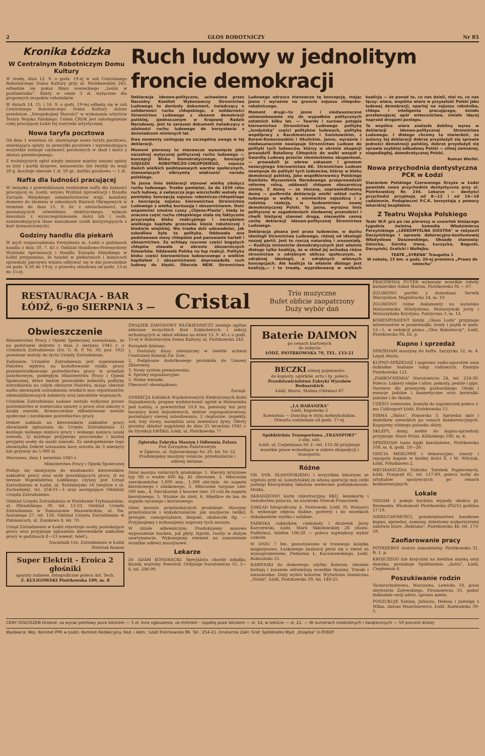2 GŁOS ROBOTNICZY Nr 85
Kronika Łódzka
W Centralnym Robotniczym Domu Kultury
W środę, dnia 12. 9. o godz. 19-ej w sali Centralnego Robotniczego Domu Kultury przy ul. Piotrkowskiej 243, odbędzie się pokaz filmu sowieckiego „Lenin w październiku". Bilety w cenie 3 zł. wyłącznie dla grupowych zespołów robotników.
W dniach 14, 15. i 16. 9. o godz. 19-tej odbędą się w sali Centralnego Robotniczego Domu Kultury dalsze przedstaw. „Niespokojnej Starości" w wykonaniu artystów Teatru Wojska Polskiego. Celem CRDK jest udostępnienie całej pracującej Łodzi tej rozrywki artystycznej.
Nowa taryfa pocztowa
Od dnia 1 września rb. obowiązuje nowa taryfa pocztowa, zmieniająca opłaty za przesyłki pocztowe i wprowadzająca wszystkie rodzaje czynności pocztowych w skali i ilości z okresu przedwojenego.
Z ważniejszych opłat niegły zmianie między innymi opłaty za listy i kartki krajowe, mianowicie: list zwykły do wagi 20 g. kosztuje obecnie 1 zł. 50 gr., kartka pocztowa — 1 zł.
Nafta dla ludności pracującej
W związku z przewidzianym rozdziałem nafty dla ludności pracującej m. Łodzi, wzywa Wydział Aprowizacji i Handlu Zarządu Miejskiego administratorów wzgl. komitety domowe do złożenia w odnośnych Biurach Okręgowych w terminie do dnia 15. 9. br. z nieruchomości, nie posiadających oświetlenia elektrycznego, wykazu mieszkań z wyszczególnieniem ilości izb i osób, zamieszkujących dane mieszkanie (osób korzystających z kart żywnościowych).
Godziny handlu dla piekarń
W myśl rozporządzenia Prezydenta m. Łodzi o godzinach handlu z dnia 10. 7. 45 r. Oddział Handlowo-Przemysłowy Wydziału Aprowizacji i Handlu Zarządu Miejskiego w Łodzi przypomina, że handel w piekarniach i miejscach sprzedaży pieczywa winien odbywać się w dni powszednie od godz. 6.30 do 19-ej, z przerwą obiadową od godz. 13-ej do 15-ej.
Ruch ludowy w jednolitym froncie demokracji
Deklaracja ideowo-polityczna, uchwalona przez Naczelny Komitet Wykonawczy Stronnictwa Ludowego to doniosły dokument, świadczący o solidarności ruchu chłopskiego, o solidarności Stronnictwa Ludowego z obozem demokracji polskiej, zjednoczonym w Krajowej Radzie Narodowej. Jest to zarazem dokument świadczący o zdolności ruchu ludowego do korzystania z doświadczeń minionych lat.
Dwa momenty zasługują na szczególną uwagę w tej deklaracji.
Moment pierwszy to stanowcze wysunięcie jako naczelnej wytycznej politycznej ruchu ludowego — koncepcji Bloku Demokratycznego, koncepcji SOJUSZU ROBOTNICZO-CHŁOPSKIEGO, sojuszu dwóch wielkich podstawowych warstw społecznych, stanowiących olbrzymią większość narodu polskiego.
Ta jasna linia deklaracji stanowi wielką zdobycz ruchu ludowego. Trzeba pamiętać, że do 1939 roku ruch ludowy, a zwłaszcza jego wierzchołki wahały się pomiędzy koncepcją sojuszu robotniczo-chłopskiego a koncepcją sojuszu kierownictwa Stronnictwa Ludowego z wielką burżuazją i obszarnictwem. Dość wspomnieć smutne czasy „Chjeno-Piasta", kiedy to znaczna część ruchu chłopskiego stała się faktycznie przyczepką bloku reakcyjnego i narzędziem wielkiego kapitału przeciwko klasie robotniczej i biedocie wiejskiej. Nie trzeba dziś udowadniać, jak szkodliwa była ta polityka. Oddawała ona podstawowe masy chłopskie pod panowanie karteli i obszarnictwa. Za ochłapy rzucone części bogatych chłopów stawała w obronie obszarniczych folwarków. Oddawała Polskę na łup reakcji. Polityka bloku części kierownictwa ludowcowego z wielkim kapitałem i obszarnictwem doprowadziła ruch ludowy do klęski. Obecnie NEW. Stronnictwa Ludowego odrzuca stanowczo tę koncepcję, stając jasno i wyraźnie na gruncie sojuszu chłopsko-robotniczego.
Moment drugi—to jasne i niedwuznaczne ustosunkowanie się do wypadków politycznych ostatnich kilku lat. — Twardo i surowo potępia kierownictwo Stronnictwa Ludowego politykę „londyńską" części polityków ludowych, politykę współpracy z Raczkiewiczem i Sosnkowskim, z Borem-Komorowskim i Okulickim. Jasno, wyraźnie i niedwuznacznie nawiązuje Stronnictwo Ludowe do polityki tych ludowców, którzy w okresie okupacji prowadzili Bataliony Chłopskie do walki wespół z Gwardią Ludową przeciw niemieckiemu okupantowi, — prowadzili je wbrew zakazom i gromom sanacyjnego kierownictwa AK. Stronnictwo Ludowe nawiązuje do polityki tych ludowców, którzy w bloku demokracji polskiej, jako współkierownicy Polskiego Komitetu Wyzwolenia Narodowego przeprowadzali reformę rolną, oddawali chłopom obszarniczą ziemię. Z dumą — ze słuszną, usprawiedliwioną dumą — podkreśla deklaracja wielki wkład ruchu ludowego w walkę z niemieckim najeźdźcą i z rodzimą reakcją, w budownictwo nowej demokratycznej Polski. Ta jasna, wyraźna linia polityczna w zagadnieniach niedawnej przeszłości i chwili bieżącej stanowi drugą, niezwykle cenną cechę deklaracji ideowo-politycznej Stronnictwa Ludowego.
Deklaracja pisana jest przez ludowców, w duchu ideologii Stronnictwa Ludowego, różnej od ideologii naszej partii. Jest to rzeczą naturalną i zrozumiałą. — Koalicja stronnictw demokratycznych jest właśnie dlatego tylko koalicją, że w skład jej wchodzą różne stronnictwa o odrębnym obliczu społecznym, o odrębnej ideologii, o odrębnych własnych koncepcjach. Ale koalicja ta właśnie dlatego jest koalicją,— i to trwałą, wypróbowaną w walkach koalicją — że ponad to, co nas dzieli, stoi to, co nas łączy: wiara, wspólna wiara w przyszłość Polski jako ludowej demokracji, opartej na sojuszu robotnika, chłopa i inteligenta pracującego, śmiało przełamującej opór wstecznictwa, śmiało idącej naprzód drogami postępu.
Ta wspólna wiara znalazła dobitny wyraz w deklaracji ideowo-politycznej Stronnictwa Ludowego. I dlatego chcemy tu stwierdzić, że autorzy tej deklaracji dobrze przysłużyli się sprawie jedności demokracji polskiej, dobrze przysłużyli się sprawie szybkiej odbudowy Polski — silnej zamożnej, niepodległej, demokratycznej Polski.
Roman Werfel.
Nowa przychodnia dentystyczna PCK w Łodzi
Staraniem Polskiego Czerwonego Krzyża w Łodzi powstała nowa przychodnia dentystyczna przy ul. Piotrkowskiej Nr. 234. Lekarze — dentyści przychodni przyjmują od 8—12 i od 14—18 codziennie. Podopieczni P.C.K. korzystają z pomocy lekarskiej bezpłatnie.
Z Teatru Wojska Polskiego
Teatr W.P. gra po raz pierwszy w czwartek bieżącego tygodnia świetną komedię Włodzimierza Perzyńskiego „LEKKOMYŚLNA SIOSTRA" w reżyserii Daczyńskiego i oprawie dekoracyjno-kostiumowej Władysława Daszewskiego. Obsadę stanowią: Górecka, Górska Irena, Łuczycka, Bogucki, Daczyński, Grolicki i Wolłejko.
TEATR „SYRENA" Traugutta 1
W sobotę, 15 bm. o godz. 20-ej premiera „Prawo do śmiechu"
RESTAURACJA - BAR
ŁÓDŹ, 6-go SIERPNIA 3 —
Cristal
Trio muzyczne
Bufet obficie zaopatrzony
Duży wybór dań
Obwieszczenie
Ministerstwo Pracy i Opieki Społecznej zawiadamia, że na podstawie dekretu z dnia 2 sierpnia 1945 r. o Urzędach Zatrudnienia (Dz. U. R. P. Nr. 30, poz. 182) powołane zostały do życia Urzędy Zatrudnienia.
Zadaniem Urzędów Zatrudnienia jest zapewnienie Państwu wpływu na kształtowanie rynku pracy przezześrodkowanie pośrednictwa pracy w urzędzie państwowym, podległym Ministerstwu Pracy i Opieki Społecznej, które będzie prowadziło jednolitą politykę zatrudnienia na całym obszarze Państwa, mając obecnie nadto obowiązek zatrudnienia wielkich mas repatriantów, zdemobilizowanych żołnierzy oraz inwalidów wojennych.
Urzędom Zatrudnienia nadane zostało wyłączne prawo pośrednictwa w zawieraniu umowy o pracę oraz umowy o naukę zawodu. Równocześnie zlikwidowane zostało społeczne i zarobkowe pośrednictwo pracy.
Dekret nakłada na kierowników zakładów pracy obowiązek zgłaszania do Urzędu Zatrudnienia: 1) każdego wolnego miejsca pracy i wolnego miejsca nauki zawodu, 2) każdego przyjętego pracownika i każdej przyjętej osoby do nauki zawodu. Za niedopełnienie tego obowiązku Dekret ustanawia karę aresztu do 3 miesięcy lub grzywny do 5.000 zł.
Warszawa, dnia 1 września 1945 r.
Ministerstwo Pracy i Opieki Społecznej
Podaje się niniejszym do wiadomości kierowników zakładów pracy oraz osób poszukujących pracy, iż na terenie Województwa Łódzkiego czynny jest Urząd Zatrudnienia w Łodzi, ul. Śródmiejska 16 (wejście z ul. Zachodniej), tel. 254-01—3 oraz następujące Oddziały Urzędu Zatrudnienia:
Oddział Urzędu Zatrudnienia w Piotrkowie Trybunalskim, ul. Piłsudskiego 39, tel. 13-33. Oddział Urzędu Zatrudnienia w Tomaszowie Mazowieckim, ul. Św. Antoniego 27, tel. 156. Oddział Urzędu Zatrudnienia w Pabianicach, ul. Zamkowa 8, tel. 70.
Urząd Zatrudnienia w Łodzi rejestruje osoby poszukujące pracy oraz przyjmuje zgłoszenia kierowników zakładów pracy w godzinach 8—13 (ewent. telef.).
Naczelnik Urz. Zatrudnienia w Łodzi
Pietrzak Roman
Super Elektrit - Eroica 2 głośniki
aparaty radiowe, fotograficzne poleca Art. Tech.
Z. KULIGOWSKI Piotrkowska 109, m. 8
ZWIĄZEK ZAWODOWY WŁÓKIENNICZY zwołuje ogólne zebranie wszystkich Rad Zakładowych i sekcyj wchodzących w skład włókna na dzień 13. 9. 45 r. o godz. 15-ej w Robotniczym Domu Kultury, ul. Piotrkowska 243.
Porządek dzienny:
1. Postulaty klasy robotniczej w świetle uchwał Centralnej Komisji Zw. Zaw.;
2. Podpisanie dodatkowego protokółu do Umowy Zbiorowej;
3. Nowy system premiowania;
4. Sprawy organizacyjne;
5. Wolne wnioski.
Obecność obowiązkowa.
Zarząd.
DYREKCJA Łódzkich Wąskotorowych Elektrycznych Kolei Dojazdowych, pragnie wydzierżawić ogród w Helenówku pod Łodzią, o powierzchni 10,8 ha, położony tuż przy bocznicy kolei dojazdowych, dobrze zagospodarowany, posiadający szereg zabudowania, 2 cieplarnie, inspekty, sad, trzy stawy, narzędzia oraz inwentarz żywy. Oferty prosimy składać najpóźniej do dnia 25 września 1945 r. do Dyrekcji ŁWEKD, Łódź, ul. Piotrkowska 77.
Zgierska Fabryka Maszyn i Odlewnia Żelaza
Pod Zarządem Państwowym
w Zgierzu, ul. Dąbrowskiego Nr. 20, tel. Nr. 52
Produkujemy maszyny rolnicze, przedzalnicze i odlewy żeliwne.
Dział maszyn rolniczych produkuje: 1. Kieraty krzyżowe typ 3H o wadze 600 kg, 41 obrotowe, 2. Młocarnie szerokomłotne 1.800 mm., 1.300 obr./min. do napędu kieratowego i silnikowego, 3. Młocarnie targane szer. 500 mm., 4. Sieczkarnie 2 kosowe szer. 10 cali do napędu kieratowego, 5. Wialnie do zbóż, 6. Międlice do lnu do napędu ręcznego i kieratowego.
Dział maszyn przędzalniczych produkuje: Maszyny przędzalnicze i wykończalnicze, jak szarpacze (wilki), gremple, samoprząśnice, klepaki, skubaczki itp. — Przyjmujemy i wykonujemy naprawy tych maszyn.
W dziale odlewniczym: Produkujemy masowo wyposażenie kuchen, jak płyty, fajerki, ruszty w dużym asortymencie. Wykonujemy również na zamówienie wszelkie odlewy maszynowe.
Lekarze
Dr. ADAM KONDRACKI. Specjalista chorób żołądka, kiszek, wątroby. Powrócił. Ordynuje Narutowicza 35, 3—6, tel. 206-99.
Baterie DAIMON
po cenach hurtowych
do nabycia
ŁÓDŹ, PIOTRKOWSKA 70, TEL. 133-21
BECZKI różnej pojemności
do kapusty, ogórków, octu i tp. poleca
Przedstawicielstwo Fabryki Wyrobów Bednarskich
Łódź, Marsz. Stalina (Główna) 67
„LA HABANERA"
Łódź, Rzgowska 2
Kawiarnia — Dancing w stylu meksykańskim. Otwarta codziennie od godz. 17-ej.
Spółdzielnia Transportowa „TRANSPORT"
z odp. udz.
Łódź, ul. Cegielniana Nr 2—tel. 133-36 przyjmuje wszelkie prace wchodzące w zakres ekspedycji i transportu.
Różne
OB. DYR. SŁAWIŃSKIEMU i wszystkim lekarzom ze szpitala przy ul. Łomżyńskiej za udaną operację mej córki Jadwigi Kłaczyńskiej składam serdeczne podziękowanie: Matka.
SKRADZIONO kartę rejestracyjną RKU, kennkartę i świadectwo palacza, na nazwisko Nowak Franciszek.
ZAKŁAD fotograficzny A. Piotrowski, Łódź, Pl. Wolności 6, wykonuje zdjęcia ślubne, portrety i do wszelkich dokumentów szybko i solidnie.
FABRYKA cukierków, czekolady i drażetek Jerzy Karczewski, Łódź, Marii Skłodowskiej 26 (dawn. Podleśna), telefon 106-28 — poleca największy wybór cukrów.
W DNIU 7 bm. pozostawiono w tramwaju książkę magazynowa. Łaskawego znalazcę prosi się o zwrot za wynagrodzeniem. Piekarnia L. Kaczorowskiego, Łódź, Rokicińska 55.
BARWNIKI do domowego użytku Koloran, idealnie farbują i zarazem odświeżają wszelkie tkaniny. Trwałe i niezawodne. Duży wybór kolorów. Wytwórnia chemiczna „Stabil", Łódź, Piotrkowska 39, tel. 140-25.
PRACOWNIA FUTER wykonuje wszelkie roboty kuśnierskie Sabat Marian, Piotrkowska 92 — 67.
ZGUBIONO portfel z dowodami. Serwik Mieczysław, Magistracka 24, m. 10.
ZGUBIONO różne dokumenty na nazwisko Matuszewska Władysława, Matuszyński Jerzy i Matuszyńska Krystyna, Fabryczna 3, m. 13.
KORESPONDENT łódzki „Głosu Ludu" przyjmuje interesantów w poniedziałki, środy i piątki w godz. 12—1, w redakcji pisma „Głos Robotniczy", Łódź, Piotrkowska 86, III. p.
Kupno i sprzedaż
SPRZEDAM maszynę do haftu. Łęczycka 52, m. 4. Legut Maria.
KUPNO-SPRZEDAŻ i naprawa radio-aparatów oraz dokładne badanie lamp radiowych. Energia Piotrkowska 121.
„FARBOCHEMIA" Narutowicza 24, tel. 214-30. Poleca: Lakiery olejne i nitro, pokosty, pedzle i gips. Surowce dla przemysłu garbarskiego. Olejki i esencje jadalne i kosmetyczne oraz barwniki: jadalne i do tkanin.
CZĘŚCI rowerowe, kamyki do zapalniczek poleca I-ma Cyklosport Łódź, Piotrkowska 15.
FIRMA „Skóra". Pomorska 3. Sprzedaż skór i dodatków szewskich po cenach konkurencyjnych. Kupujemy różnego gatunku skóry.
SKLEPY, domy, meble do kupna-sprzedaży przyjmuje: Biuro Prósz. Kilińskiego 180, m. 4.
SPRZEDAM tanio łapki karakułowe, Piotrkowska 108, m. 4, godz. 18—20.
OBICIA MEBLOWE i dekoracyjne, sznury i szpagaty kupnie w każdej ilości E. i M. Witczak, Łódź, Południowa 2.
MECHANICZNA Fabryka Torebek Papierowych, Łódź, Przejazd 61, tel. 117-89, poleca torby do artykułów spożywczych po cenach konkurencyjnych.
Lokale
ODDAM 2 pokoje kuchnia wygody okolica pl. Reymonta. Wiadomość Piotrkowska 292/15 godzina 17-19.
NIERUCHOMOŚCI, przedsiębiorstwa handlowe kupno, sprzedaż, zamiany, dzierżawy najkorzystniej załatwia biuro „Reklama", Piotrkowska 46, tel. 173-59.
Zaofiarowanie pracy
POTRZEBNY stolarz samodzielny. Piotrkowska 31, fr. 1. p.
KROJCZEGO lub krojczyni na bieliźnę męską oraz damską, poszukuje Spółdzielnia „Astra", Łódź, Ciepłownia 6.
Poszukiwanie rodzin
Tschirschnitzowa, Warszawa, Lewicka 18, prosi obywatela Zalewskiego, Piramowicza 35, podać dokładnie swój adres, sprawa mieża.
POSZUKUJE Sabinę, Juliusza, Helenę i Jadwigę z Wilna, Antoni Maurószewicz, Łódź, Radwańska 39-5.
CENY OGŁOSZEŃ Drobne: za wyraz petitowy poza tekstem — 5 zł. Inne ogłoszenia: za milimetr - szpaltę poza tekstem — zł. 14, w tekście — zł. 21. — W numerach niedzielnych i świątecznych — 50 procent drożej
Wydawca: Woj. Komitet PPR w Łodzi. Komitet Redakcyjny. Red. i Adm.: Łódź Piotrkowska 86. Tel.: 254-21. Drukarnia Zakł. Graf. Spółdzielni Wyd. „Książka" D-05820